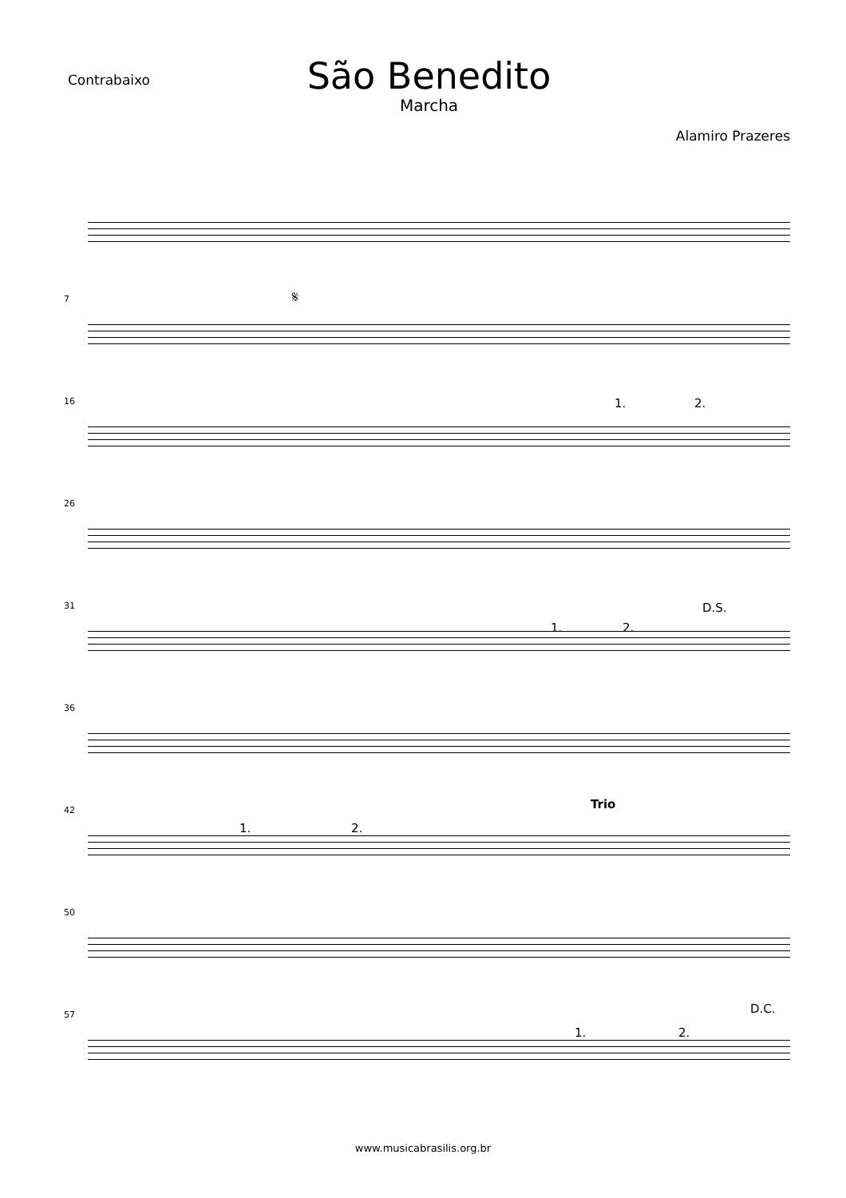Contrabaixo
São Benedito
Marcha
Alamiro Prazeres
7 𝄋
16 1. 2.
26
31
1. 2.
D.S.
36
42
1. 2.
Trio
50
57
1. 2.
D.C.
www.musicabrasilis.org.br